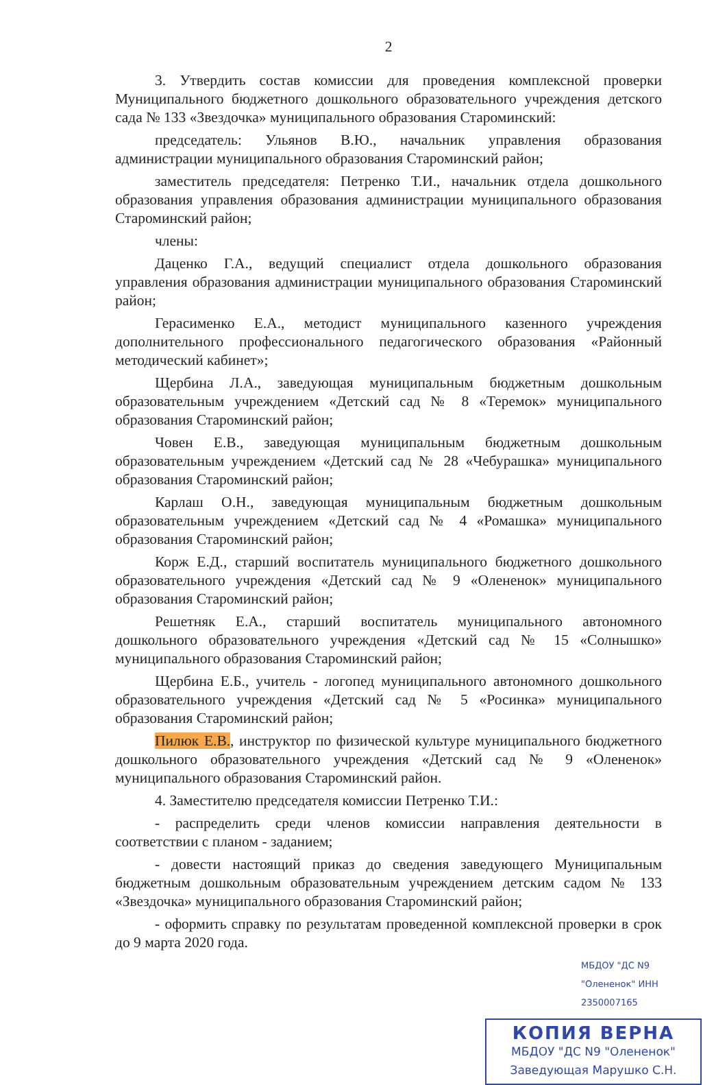2
3. Утвердить состав комиссии для проведения комплексной проверки Муниципального бюджетного дошкольного образовательного учреждения детского сада № 133 «Звездочка» муниципального образования Староминский:
председатель: Ульянов В.Ю., начальник управления образования администрации муниципального образования Староминский район;
заместитель председателя: Петренко Т.И., начальник отдела дошкольного образования управления образования администрации муниципального образования Староминский район;
члены:
Даценко Г.А., ведущий специалист отдела дошкольного образования управления образования администрации муниципального образования Староминский район;
Герасименко Е.А., методист муниципального казенного учреждения дополнительного профессионального педагогического образования «Районный методический кабинет»;
Щербина Л.А., заведующая муниципальным бюджетным дошкольным образовательным учреждением «Детский сад № 8 «Теремок» муниципального образования Староминский район;
Човен Е.В., заведующая муниципальным бюджетным дошкольным образовательным учреждением «Детский сад № 28 «Чебурашка» муниципального образования Староминский район;
Карлаш О.Н., заведующая муниципальным бюджетным дошкольным образовательным учреждением «Детский сад № 4 «Ромашка» муниципального образования Староминский район;
Корж Е.Д., старший воспитатель муниципального бюджетного дошкольного образовательного учреждения «Детский сад № 9 «Олененок» муниципального образования Староминский район;
Решетняк Е.А., старший воспитатель муниципального автономного дошкольного образовательного учреждения «Детский сад № 15 «Солнышко» муниципального образования Староминский район;
Щербина Е.Б., учитель - логопед муниципального автономного дошкольного образовательного учреждения «Детский сад № 5 «Росинка» муниципального образования Староминский район;
Пилюк Е.В., инструктор по физической культуре муниципального бюджетного дошкольного образовательного учреждения «Детский сад № 9 «Олененок» муниципального образования Староминский район.
4. Заместителю председателя комиссии Петренко Т.И.:
- распределить среди членов комиссии направления деятельности в соответствии с планом - заданием;
- довести настоящий приказ до сведения заведующего Муниципальным бюджетным дошкольным образовательным учреждением детским садом № 133 «Звездочка» муниципального образования Староминский район;
- оформить справку по результатам проведенной комплексной проверки в срок до 9 марта 2020 года.
МБДОУ "ДС N9 "Олененок" ИНН 2350007165
КОПИЯ ВЕРНА
МБДОУ "ДС N9 "Олененок"
Заведующая Марушко С.Н.